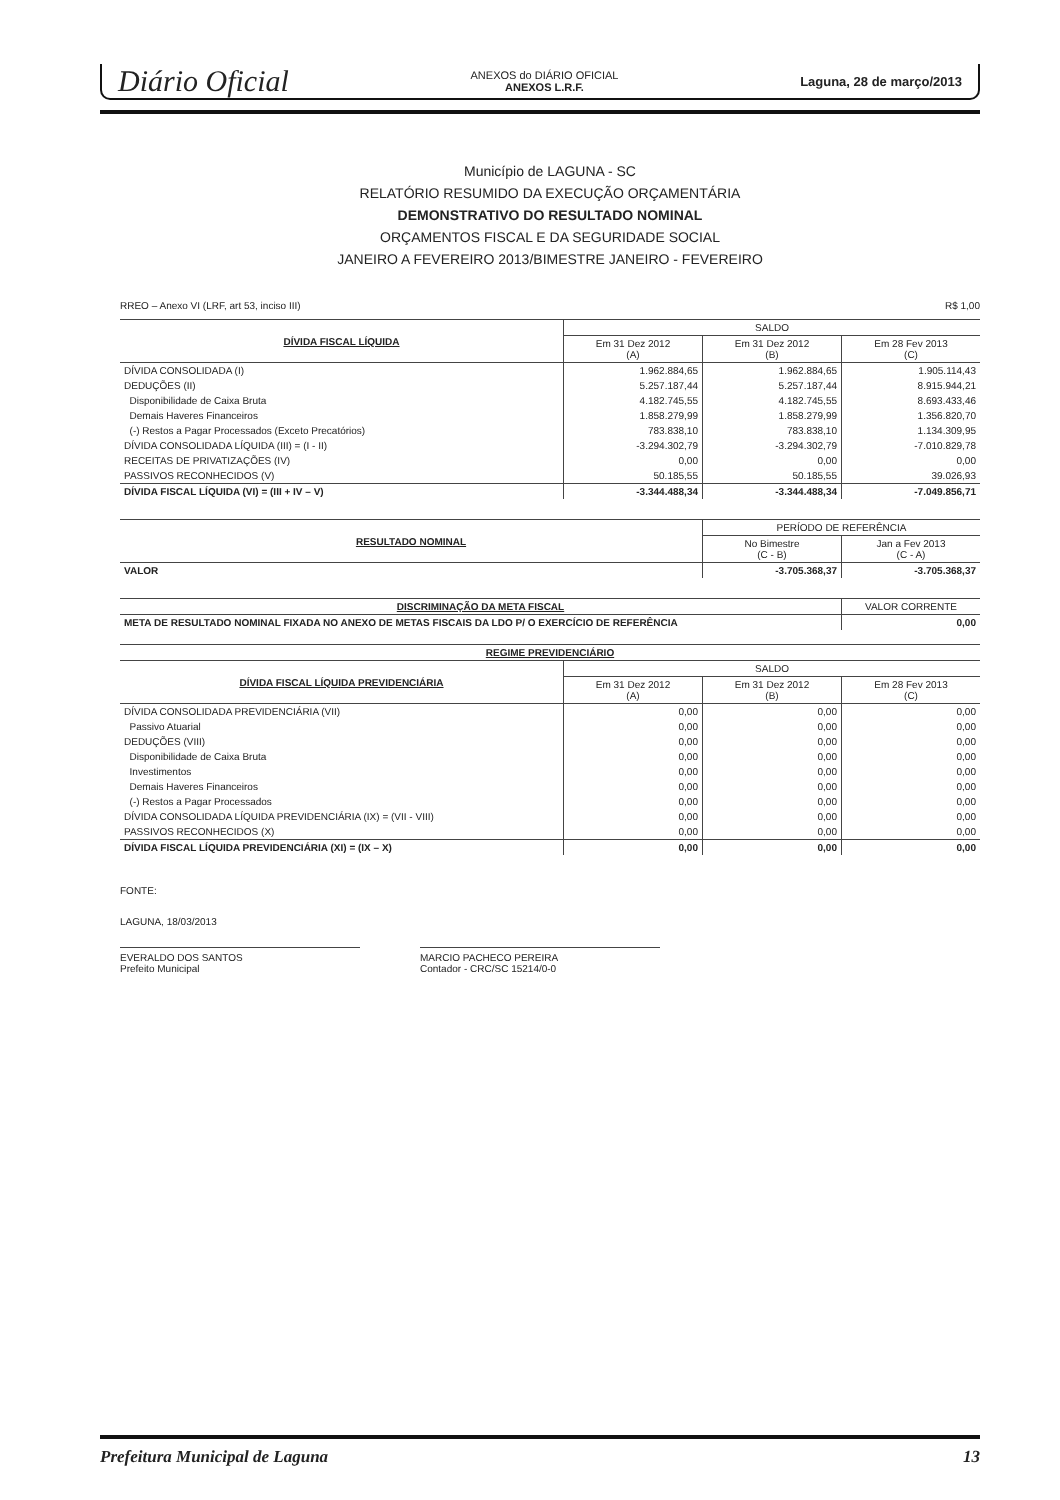Diário Oficial ANEXOS do DIÁRIO OFICIAL
ANEXOS L.R.F. Laguna, 28 de março/2013
Município de LAGUNA - SC
RELATÓRIO RESUMIDO DA EXECUÇÃO ORÇAMENTÁRIA
DEMONSTRATIVO DO RESULTADO NOMINAL
ORÇAMENTOS FISCAL E DA SEGURIDADE SOCIAL
JANEIRO A FEVEREIRO 2013/BIMESTRE JANEIRO - FEVEREIRO
RREO – Anexo VI (LRF, art 53, inciso III) R$ 1,00
| DÍVIDA FISCAL LÍQUIDA | SALDO | | |
| --- | --- | --- | --- |
| | Em 31 Dez 2012 (A) | Em 31 Dez 2012 (B) | Em 28 Fev 2013 (C) |
| DÍVIDA CONSOLIDADA (I) | 1.962.884,65 | 1.962.884,65 | 1.905.114,43 |
| DEDUÇÕES (II) | 5.257.187,44 | 5.257.187,44 | 8.915.944,21 |
| Disponibilidade de Caixa Bruta | 4.182.745,55 | 4.182.745,55 | 8.693.433,46 |
| Demais Haveres Financeiros | 1.858.279,99 | 1.858.279,99 | 1.356.820,70 |
| (-) Restos a Pagar Processados (Exceto Precatórios) | 783.838,10 | 783.838,10 | 1.134.309,95 |
| DÍVIDA CONSOLIDADA LÍQUIDA (III) = (I - II) | -3.294.302,79 | -3.294.302,79 | -7.010.829,78 |
| RECEITAS DE PRIVATIZAÇÕES (IV) | 0,00 | 0,00 | 0,00 |
| PASSIVOS RECONHECIDOS (V) | 50.185,55 | 50.185,55 | 39.026,93 |
| DÍVIDA FISCAL LÍQUIDA (VI) = (III + IV – V) | -3.344.488,34 | -3.344.488,34 | -7.049.856,71 |
| RESULTADO NOMINAL | PERÍODO DE REFERÊNCIA | |
| --- | --- | --- |
| | No Bimestre (C - B) | Jan a Fev 2013 (C - A) |
| VALOR | -3.705.368,37 | -3.705.368,37 |
| DISCRIMINAÇÃO DA META FISCAL | VALOR CORRENTE |
| --- | --- |
| META DE RESULTADO NOMINAL FIXADA NO ANEXO DE METAS FISCAIS DA LDO P/ O EXERCÍCIO DE REFERÊNCIA | 0,00 |
| REGIME PREVIDENCIÁRIO | | | |
| --- | --- | --- | --- |
| DÍVIDA FISCAL LÍQUIDA PREVIDENCIÁRIA | SALDO | | |
| | Em 31 Dez 2012 (A) | Em 31 Dez 2012 (B) | Em 28 Fev 2013 (C) |
| DÍVIDA CONSOLIDADA PREVIDENCIÁRIA (VII) | 0,00 | 0,00 | 0,00 |
| Passivo Atuarial | 0,00 | 0,00 | 0,00 |
| DEDUÇÕES (VIII) | 0,00 | 0,00 | 0,00 |
| Disponibilidade de Caixa Bruta | 0,00 | 0,00 | 0,00 |
| Investimentos | 0,00 | 0,00 | 0,00 |
| Demais Haveres Financeiros | 0,00 | 0,00 | 0,00 |
| (-) Restos a Pagar Processados | 0,00 | 0,00 | 0,00 |
| DÍVIDA CONSOLIDADA LÍQUIDA PREVIDENCIÁRIA (IX) = (VII - VIII) | 0,00 | 0,00 | 0,00 |
| PASSIVOS RECONHECIDOS (X) | 0,00 | 0,00 | 0,00 |
| DÍVIDA FISCAL LÍQUIDA PREVIDENCIÁRIA (XI) = (IX – X) | 0,00 | 0,00 | 0,00 |
FONTE:
LAGUNA, 18/03/2013
EVERALDO DOS SANTOS
Prefeito Municipal
MARCIO PACHECO PEREIRA
Contador - CRC/SC 15214/0-0
Prefeitura Municipal de Laguna 13